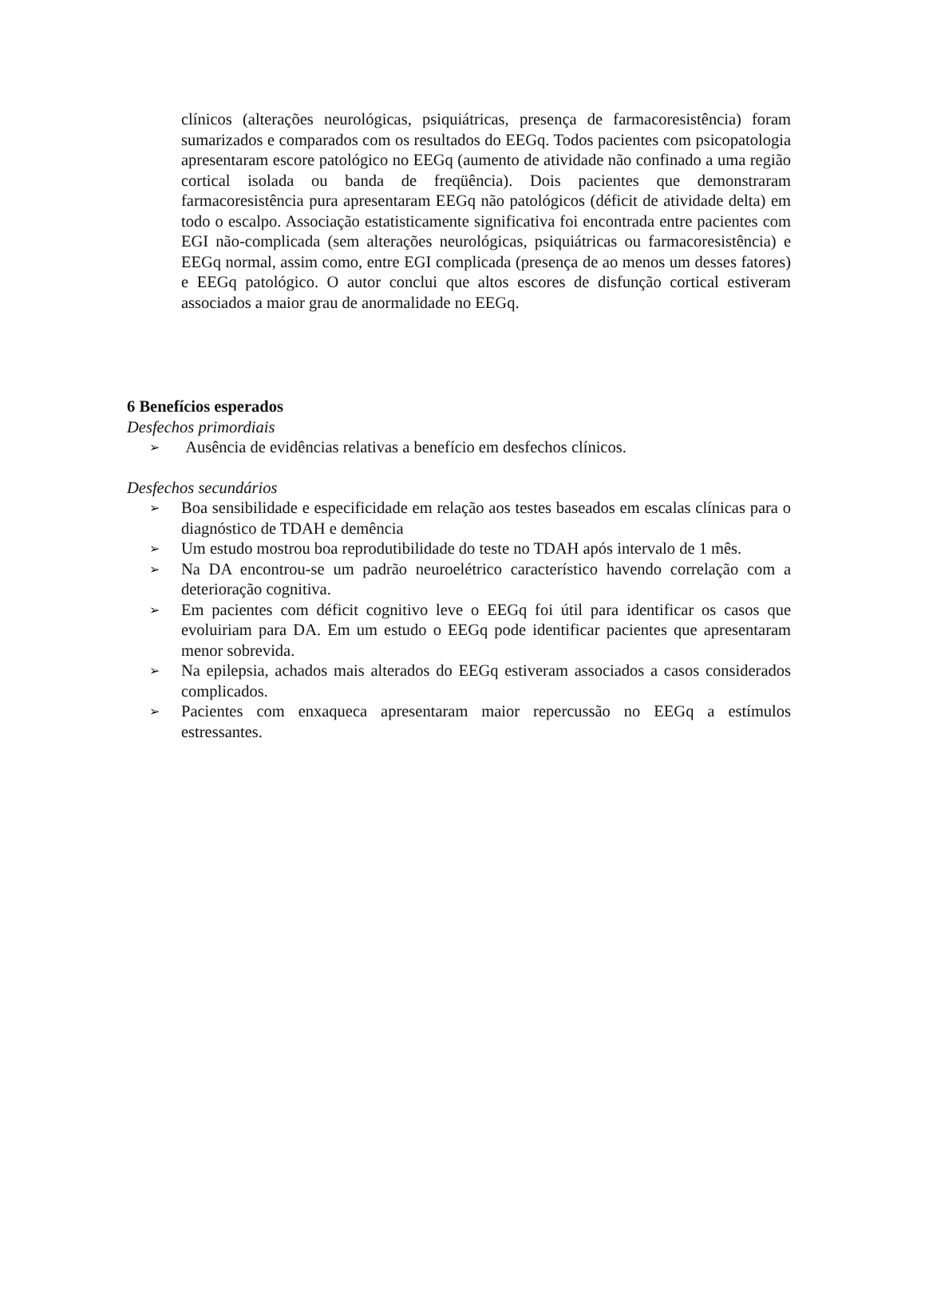clínicos (alterações neurológicas, psiquiátricas, presença de farmacoresistência) foram sumarizados e comparados com os resultados do EEGq. Todos pacientes com psicopatologia apresentaram escore patológico no EEGq (aumento de atividade não confinado a uma região cortical isolada ou banda de freqüência). Dois pacientes que demonstraram farmacoresistência pura apresentaram EEGq não patológicos (déficit de atividade delta) em todo o escalpo. Associação estatisticamente significativa foi encontrada entre pacientes com EGI não-complicada (sem alterações neurológicas, psiquiátricas ou farmacoresistência) e EEGq normal, assim como, entre EGI complicada (presença de ao menos um desses fatores) e EEGq patológico. O autor conclui que altos escores de disfunção cortical estiveram associados a maior grau de anormalidade no EEGq.
6 Benefícios esperados
Desfechos primordiais
➢ Ausência de evidências relativas a benefício em desfechos clínicos.
Desfechos secundários
➢ Boa sensibilidade e especificidade em relação aos testes baseados em escalas clínicas para o diagnóstico de TDAH e demência
➢ Um estudo mostrou boa reprodutibilidade do teste no TDAH após intervalo de 1 mês.
➢ Na DA encontrou-se um padrão neuroelétrico característico havendo correlação com a deterioração cognitiva.
➢ Em pacientes com déficit cognitivo leve o EEGq foi útil para identificar os casos que evoluiriam para DA. Em um estudo o EEGq pode identificar pacientes que apresentaram menor sobrevida.
➢ Na epilepsia, achados mais alterados do EEGq estiveram associados a casos considerados complicados.
➢ Pacientes com enxaqueca apresentaram maior repercussão no EEGq a estímulos estressantes.